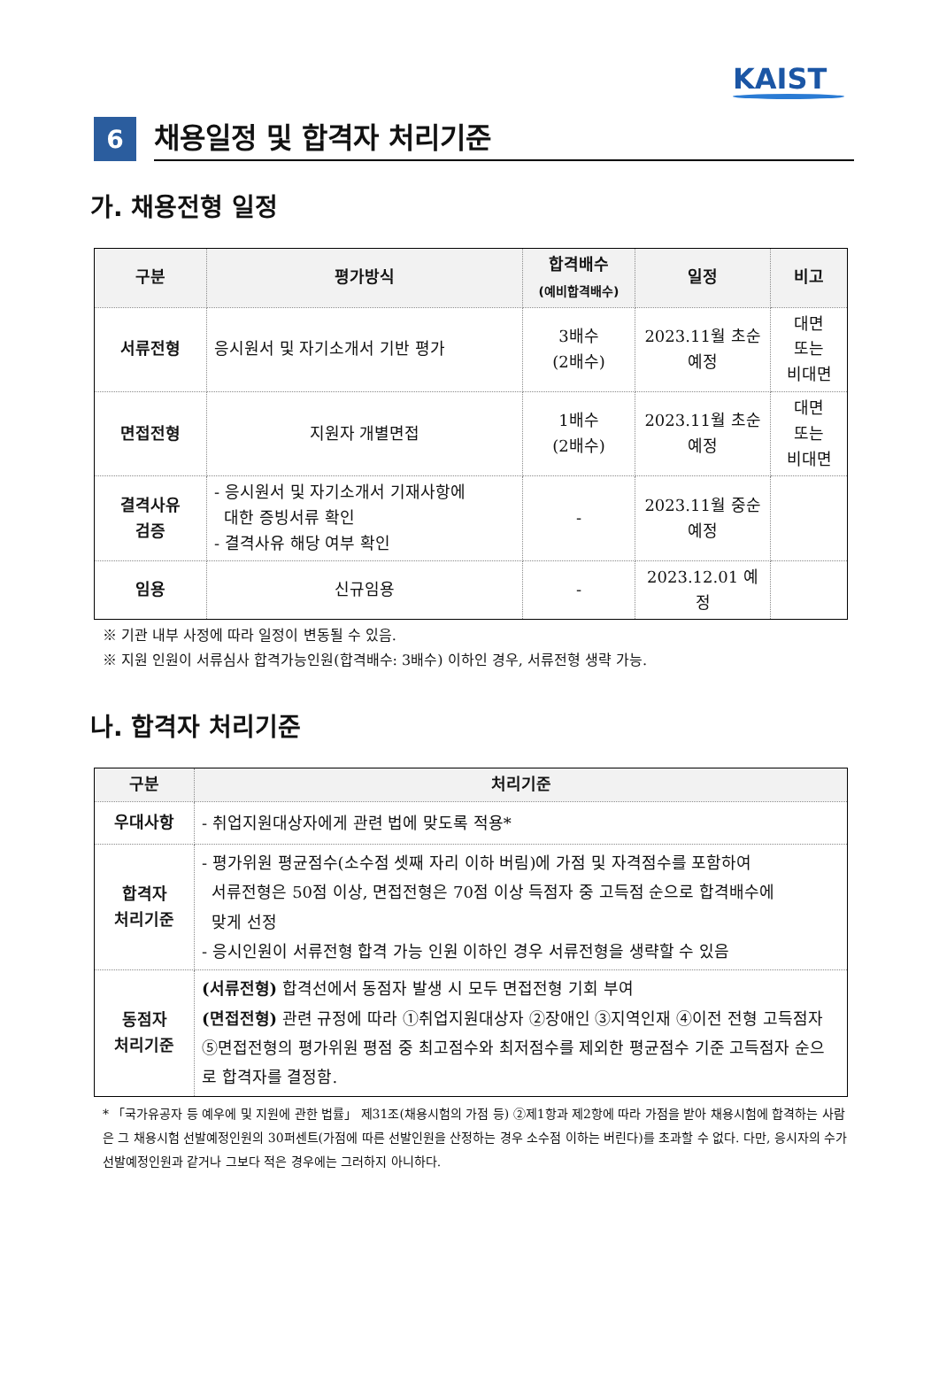KAIST
6
채용일정 및 합격자 처리기준
가. 채용전형 일정
| 구분 | 평가방식 | 합격배수 (예비합격배수) | 일정 | 비고 |
| --- | --- | --- | --- | --- |
| 서류전형 | 응시원서 및 자기소개서 기반 평가 | 3배수 (2배수) | 2023.11월 초순 예정 | 대면 또는 비대면 |
| 면접전형 | 지원자 개별면접 | 1배수 (2배수) | 2023.11월 초순 예정 | 대면 또는 비대면 |
| 결격사유 검증 | - 응시원서 및 자기소개서 기재사항에 대한 증빙서류 확인 - 결격사유 해당 여부 확인 | - | 2023.11월 중순 예정 | |
| 임용 | 신규임용 | - | 2023.12.01 예정 | |
※ 기관 내부 사정에 따라 일정이 변동될 수 있음.
※ 지원 인원이 서류심사 합격가능인원(합격배수: 3배수) 이하인 경우, 서류전형 생략 가능.
나. 합격자 처리기준
| 구분 | 처리기준 |
| --- | --- |
| 우대사항 | - 취업지원대상자에게 관련 법에 맞도록 적용* |
| 합격자 처리기준 | - 평가위원 평균점수(소수점 셋째 자리 이하 버림)에 가점 및 자격점수를 포함하여 서류전형은 50점 이상, 면접전형은 70점 이상 득점자 중 고득점 순으로 합격배수에 맞게 선정 - 응시인원이 서류전형 합격 가능 인원 이하인 경우 서류전형을 생략할 수 있음 |
| 동점자 처리기준 | (서류전형) 합격선에서 동점자 발생 시 모두 면접전형 기회 부여 (면접전형) 관련 규정에 따라 ①취업지원대상자 ②장애인 ③지역인재 ④이전 전형 고득점자 ⑤면접전형의 평가위원 평점 중 최고점수와 최저점수를 제외한 평균점수 기준 고득점자 순으로 합격자를 결정함. |
* 「국가유공자 등 예우에 및 지원에 관한 법률」 제31조(채용시험의 가점 등) ②제1항과 제2항에 따라 가점을 받아 채용시험에 합격하는 사람은 그 채용시험 선발예정인원의 30퍼센트(가점에 따른 선발인원을 산정하는 경우 소수점 이하는 버린다)를 초과할 수 없다. 다만, 응시자의 수가 선발예정인원과 같거나 그보다 적은 경우에는 그러하지 아니하다.